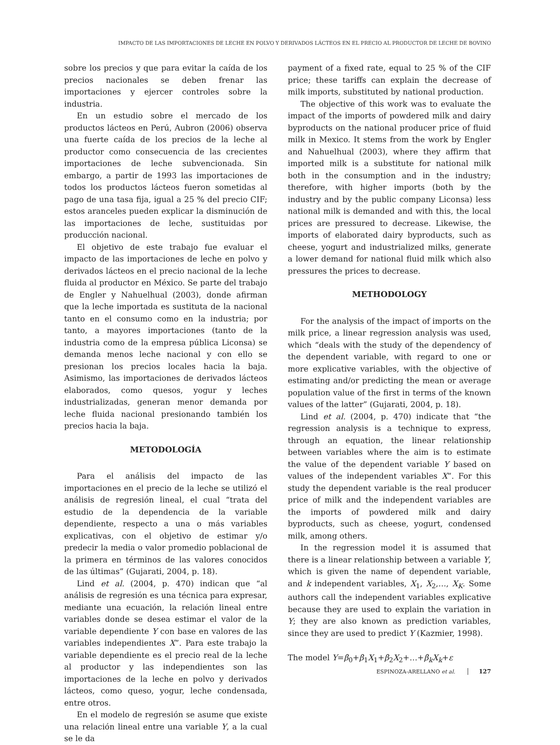IMPACTO DE LAS IMPORTACIONES DE LECHE EN POLVO Y DERIVADOS LÁCTEOS EN EL PRECIO AL PRODUCTOR DE LECHE DE BOVINO
sobre los precios y que para evitar la caída de los precios nacionales se deben frenar las importaciones y ejercer controles sobre la industria.
En un estudio sobre el mercado de los productos lácteos en Perú, Aubron (2006) observa una fuerte caída de los precios de la leche al productor como consecuencia de las crecientes importaciones de leche subvencionada. Sin embargo, a partir de 1993 las importaciones de todos los productos lácteos fueron sometidas al pago de una tasa fija, igual a 25 % del precio CIF; estos aranceles pueden explicar la disminución de las importaciones de leche, sustituidas por producción nacional.
El objetivo de este trabajo fue evaluar el impacto de las importaciones de leche en polvo y derivados lácteos en el precio nacional de la leche fluida al productor en México. Se parte del trabajo de Engler y Nahuelhual (2003), donde afirman que la leche importada es sustituta de la nacional tanto en el consumo como en la industria; por tanto, a mayores importaciones (tanto de la industria como de la empresa pública Liconsa) se demanda menos leche nacional y con ello se presionan los precios locales hacia la baja. Asimismo, las importaciones de derivados lácteos elaborados, como quesos, yogur y leches industrializadas, generan menor demanda por leche fluida nacional presionando también los precios hacia la baja.
METODOLOGÍA
Para el análisis del impacto de las importaciones en el precio de la leche se utilizó el análisis de regresión lineal, el cual “trata del estudio de la dependencia de la variable dependiente, respecto a una o más variables explicativas, con el objetivo de estimar y/o predecir la media o valor promedio poblacional de la primera en términos de las valores conocidos de las últimas” (Gujarati, 2004, p. 18).
Lind et al. (2004, p. 470) indican que “al análisis de regresión es una técnica para expresar, mediante una ecuación, la relación lineal entre variables donde se desea estimar el valor de la variable dependiente Y con base en valores de las variables independientes X”. Para este trabajo la variable dependiente es el precio real de la leche al productor y las independientes son las importaciones de la leche en polvo y derivados lácteos, como queso, yogur, leche condensada, entre otros.
En el modelo de regresión se asume que existe una relación lineal entre una variable Y, a la cual se le da
payment of a fixed rate, equal to 25 % of the CIF price; these tariffs can explain the decrease of milk imports, substituted by national production.
The objective of this work was to evaluate the impact of the imports of powdered milk and dairy byproducts on the national producer price of fluid milk in Mexico. It stems from the work by Engler and Nahuelhual (2003), where they affirm that imported milk is a substitute for national milk both in the consumption and in the industry; therefore, with higher imports (both by the industry and by the public company Liconsa) less national milk is demanded and with this, the local prices are pressured to decrease. Likewise, the imports of elaborated dairy byproducts, such as cheese, yogurt and industrialized milks, generate a lower demand for national fluid milk which also pressures the prices to decrease.
METHODOLOGY
For the analysis of the impact of imports on the milk price, a linear regression analysis was used, which “deals with the study of the dependency of the dependent variable, with regard to one or more explicative variables, with the objective of estimating and/or predicting the mean or average population value of the first in terms of the known values of the latter” (Gujarati, 2004, p. 18).
Lind et al. (2004, p. 470) indicate that “the regression analysis is a technique to express, through an equation, the linear relationship between variables where the aim is to estimate the value of the dependent variable Y based on values of the independent variables X”. For this study the dependent variable is the real producer price of milk and the independent variables are the imports of powdered milk and dairy byproducts, such as cheese, yogurt, condensed milk, among others.
In the regression model it is assumed that there is a linear relationship between a variable Y, which is given the name of dependent variable, and k independent variables, X<sub>1</sub>, X<sub>2</sub>,…, X<sub>K</sub>. Some authors call the independent variables explicative because they are used to explain the variation in Y; they are also known as prediction variables, since they are used to predict Y (Kazmier, 1998).
The model Y=β<sub>0</sub>+β<sub>1</sub>X<sub>1</sub>+β<sub>2</sub>X<sub>2</sub>+…+β<sub>k</sub>X<sub>k</sub>+ε
ESPINOZA-ARELLANO et al. 127